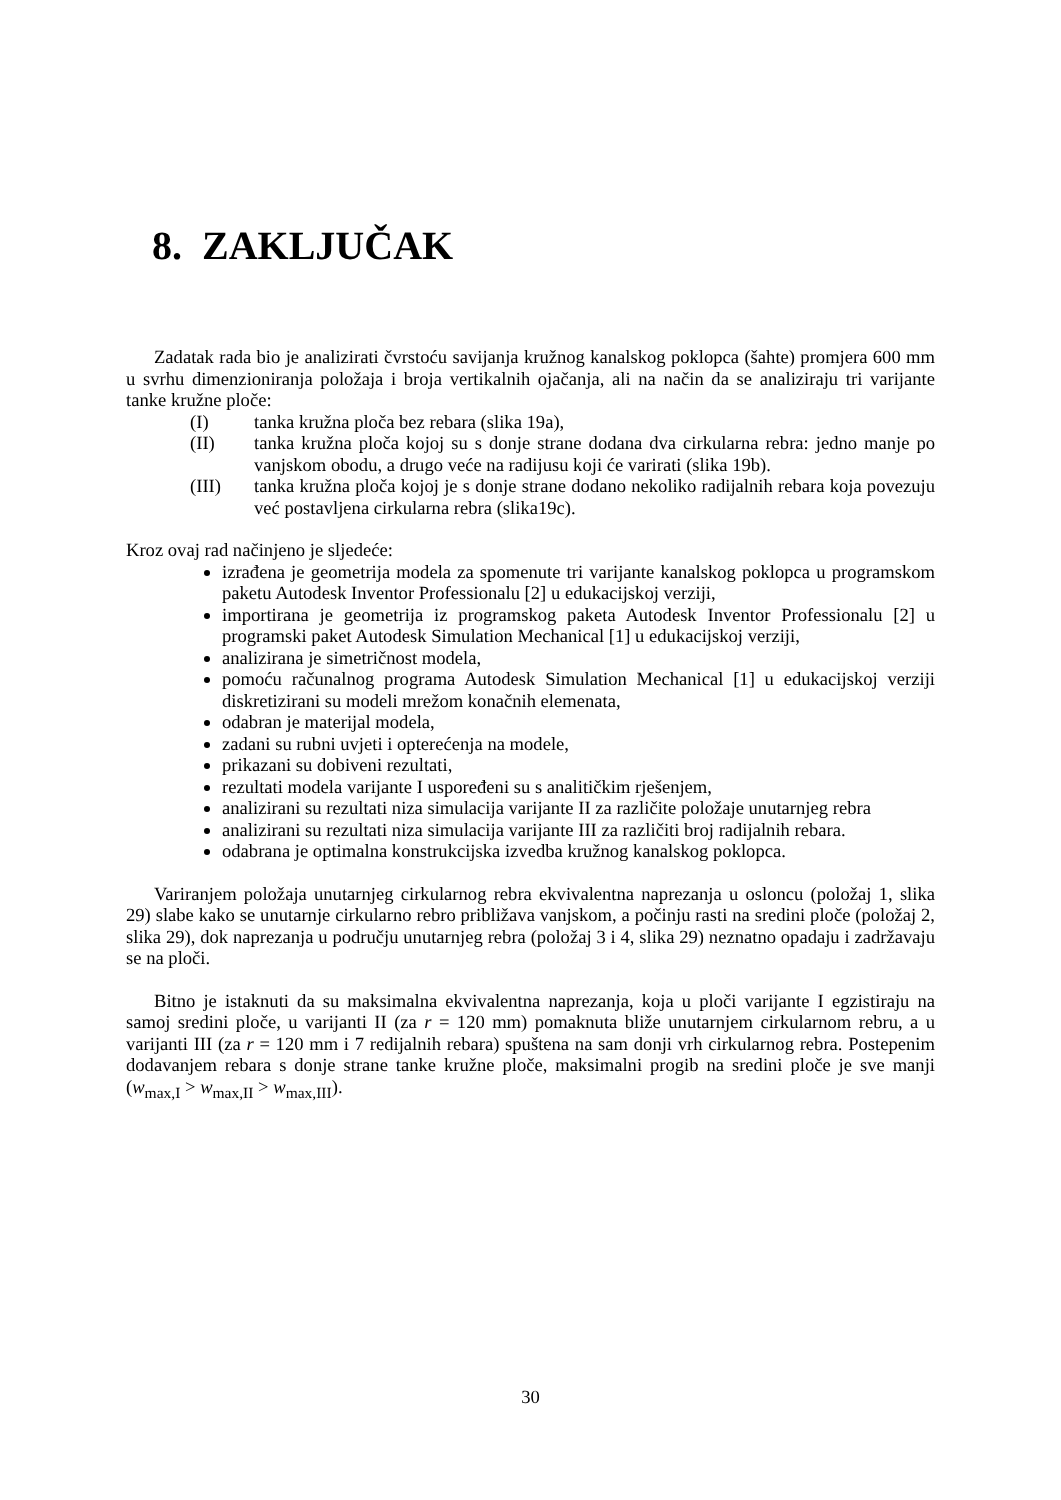8. ZAKLJUČAK
Zadatak rada bio je analizirati čvrstoću savijanja kružnog kanalskog poklopca (šahte) promjera 600 mm u svrhu dimenzioniranja položaja i broja vertikalnih ojačanja, ali na način da se analiziraju tri varijante tanke kružne ploče:
(I) tanka kružna ploča bez rebara (slika 19a),
(II) tanka kružna ploča kojoj su s donje strane dodana dva cirkularna rebra: jedno manje po vanjskom obodu, a drugo veće na radijusu koji će varirati (slika 19b).
(III) tanka kružna ploča kojoj je s donje strane dodano nekoliko radijalnih rebara koja povezuju već postavljena cirkularna rebra (slika19c).
Kroz ovaj rad načinjeno je sljedeće:
izrađena je geometrija modela za spomenute tri varijante kanalskog poklopca u programskom paketu Autodesk Inventor Professionalu [2] u edukacijskoj verziji,
importirana je geometrija iz programskog paketa Autodesk Inventor Professionalu [2] u programski paket Autodesk Simulation Mechanical [1] u edukacijskoj verziji,
analizirana je simetričnost modela,
pomoću računalnog programa Autodesk Simulation Mechanical [1] u edukacijskoj verziji diskretizirani su modeli mrežom konačnih elemenata,
odabran je materijal modela,
zadani su rubni uvjeti i opterećenja na modele,
prikazani su dobiveni rezultati,
rezultati modela varijante I uspoređeni su s analitičkim rješenjem,
analizirani su rezultati niza simulacija varijante II za različite položaje unutarnjeg rebra
analizirani su rezultati niza simulacija varijante III za različiti broj radijalnih rebara.
odabrana je optimalna konstrukcijska izvedba kružnog kanalskog poklopca.
Variranjem položaja unutarnjeg cirkularnog rebra ekvivalentna naprezanja u osloncu (položaj 1, slika 29) slabe kako se unutarnje cirkularno rebro približava vanjskom, a počinju rasti na sredini ploče (položaj 2, slika 29), dok naprezanja u području unutarnjeg rebra (položaj 3 i 4, slika 29) neznatno opadaju i zadržavaju se na ploči.
Bitno je istaknuti da su maksimalna ekvivalentna naprezanja, koja u ploči varijante I egzistiraju na samoj sredini ploče, u varijanti II (za r = 120 mm) pomaknuta bliže unutarnjem cirkularnom rebru, a u varijanti III (za r = 120 mm i 7 redijalnih rebara) spuštena na sam donji vrh cirkularnog rebra. Postepenim dodavanjem rebara s donje strane tanke kružne ploče, maksimalni progib na sredini ploče je sve manji (w<sub>max,I</sub> > w<sub>max,II</sub> > w<sub>max,III</sub>).
30